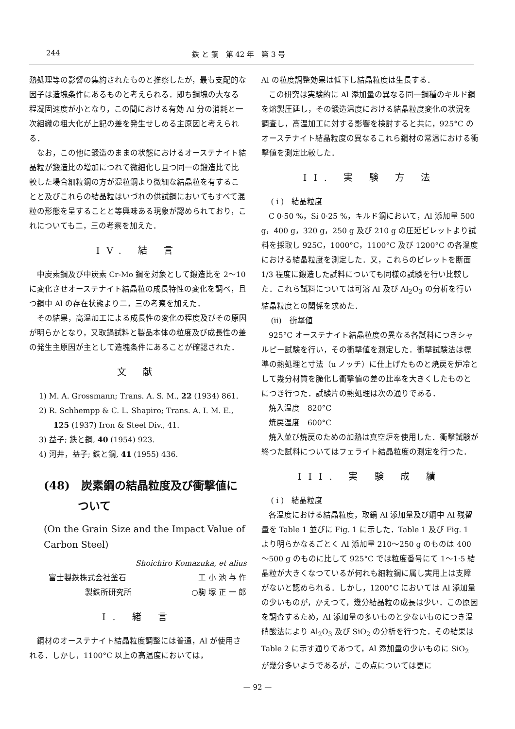244 鉄 と 鋼　第 42 年　第 3 号
熱処理等の影響の集約されたものと推察したが，最も支配的な因子は造塊条件にあるものと考えられる．即ち鋼塊の大なる程凝固速度が小となり，この間における有効 Al 分の消耗と一次組織の粗大化が上記の差を発生せしめる主原因と考えられる．
なお，この他に鍛造のままの状態におけるオーステナイト結晶粒が鍛造比の増加につれて微細化し且つ同一の鍛造比で比較した場合細粒鋼の方が混粒鋼より微細な結晶粒を有することと及びこれらの結晶粒はいづれの供試鋼においてもすべて混粒の形態を呈することと等興味ある現象が認められており，これについても二，三の考察を加えた．
IV. 結 言
中炭素鋼及び中炭素 Cr-Mo 鋼を対象として鍛造比を 2～10 に変化させオーステナイト結晶粒の成長特性の変化を調べ，且つ鋼中 Al の存在状態より二，三の考察を加えた．
その結果，高温加工による成長性の変化の程度及びその原因が明らかとなり，又取鍋試料と製品本体の粒度及び成長性の差の発生主原因が主として造塊条件にあることが確認された．
文 献
1) M. A. Grossmann; Trans. A. S. M., 22 (1934) 861.
2) R. Schhempp & C. L. Shapiro; Trans. A. I. M. E., 125 (1937) Iron & Steel Div., 41.
3) 益子; 鉄と鋼, 40 (1954) 923.
4) 河井，益子; 鉄と鋼, 41 (1955) 436.
(48)　炭素鋼の結晶粒度及び衝撃値について
(On the Grain Size and the Impact Value of Carbon Steel)
Shoichiro Komazuka, et alius
富士製鉄株式会社釜石 工 小 池 与 作
製鉄所研究所 ○駒 塚 正 一 郎
I. 緒 言
鋼材のオーステナイト結晶粒度調整には普通，Al が使用される．しかし，1100°C 以上の高温度においては，
Al の粒度調整効果は低下し結晶粒度は生長する．
この研究は実験的に Al 添加量の異なる同一鋼種のキルド鋼を熔製圧延し，その鍛造温度における結晶粒度変化の状況を調査し，高温加工に対する影響を検討すると共に，925°C のオーステナイト結晶粒度の異なるこれら鋼材の常温における衝撃値を測定比較した．
II. 実 験 方 法
( i )　結晶粒度
C 0·50 %，Si 0·25 %，キルド鋼において，Al 添加量 500 g，400 g，320 g，250 g 及び 210 g の圧延ビレットより試料を採取し 925C，1000°C，1100°C 及び 1200°C の各温度における結晶粒度を測定した．又，これらのビレットを断面 1/3 程度に鍛造した試料についても同様の試験を行い比較した．これら試料については可溶 Al 及び Al<sub>2</sub>O<sub>3</sub> の分析を行い結晶粒度との関係を求めた．
(ii)　衝撃値
925°C オーステナイト結晶粒度の異なる各試料につきシャルピー試験を行い，その衝撃値を測定した．衝撃試験法は標準の熱処理と寸法（u ノッチ）に仕上げたものと焼戻を炉冷として幾分材質を脆化し衝撃値の差の比率を大きくしたものとにつき行つた．試験片の熱処理は次の通りである．
焼入温度　820°C
焼戻温度　600°C
焼入並び焼戻のための加熱は真空炉を使用した．衝撃試験が終つた試料についてはフェライト結晶粒度の測定を行つた．
III. 実 験 成 績
( i )　結晶粒度
各温度における結晶粒度，取鍋 Al 添加量及び鋼中 Al 残留量を Table 1 並びに Fig. 1 に示した．Table 1 及び Fig. 1 より明らかなるごとく Al 添加量 210～250 g のものは 400～500 g のものに比して 925°C では粒度番号にて 1～1·5 結晶粒が大きくなつているが何れも細粒鋼に属し実用上は支障がないと認められる．しかし，1200°C においては Al 添加量の少いものが，かえつて，幾分結晶粒の成長は少い．この原因を調査するため，Al 添加量の多いものと少ないものにつき温硝酸法により Al<sub>2</sub>O<sub>3</sub> 及び SiO<sub>2</sub> の分析を行つた．その結果は Table 2 に示す通りであつて，Al 添加量の少いものに SiO<sub>2</sub> が幾分多いようであるが，この点については更に
— 92 —